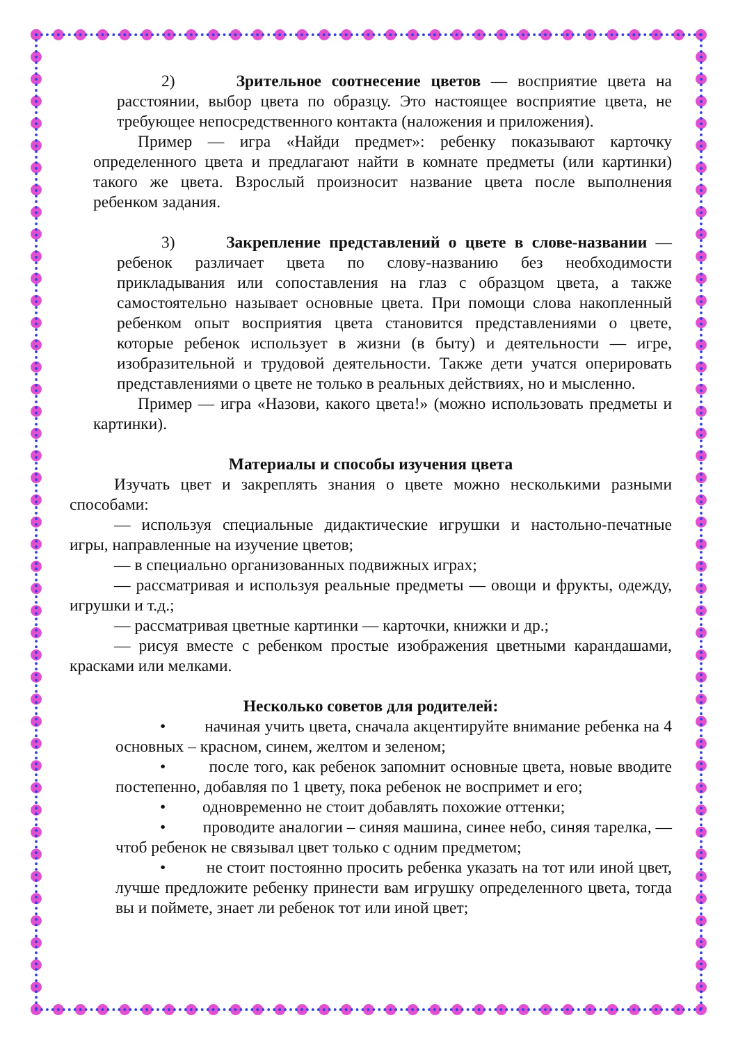2) Зрительное соотнесение цветов — восприятие цвета на расстоянии, выбор цвета по образцу. Это настоящее восприятие цвета, не требующее непосредственного контакта (наложения и приложения).
Пример — игра «Найди предмет»: ребенку показывают карточку определенного цвета и предлагают найти в комнате предметы (или картинки) такого же цвета. Взрослый произносит название цвета после выполнения ребенком задания.
3) Закрепление представлений о цвете в слове-названии — ребенок различает цвета по слову-названию без необходимости прикладывания или сопоставления на глаз с образцом цвета, а также самостоятельно называет основные цвета. При помощи слова накопленный ребенком опыт восприятия цвета становится представлениями о цвете, которые ребенок использует в жизни (в быту) и деятельности — игре, изобразительной и трудовой деятельности. Также дети учатся оперировать представлениями о цвете не только в реальных действиях, но и мысленно.
Пример — игра «Назови, какого цвета!» (можно использовать предметы и картинки).
Материалы и способы изучения цвета
Изучать цвет и закреплять знания о цвете можно несколькими разными способами:
— используя специальные дидактические игрушки и настольно-печатные игры, направленные на изучение цветов;
— в специально организованных подвижных играх;
— рассматривая и используя реальные предметы — овощи и фрукты, одежду, игрушки и т.д.;
— рассматривая цветные картинки — карточки, книжки и др.;
— рисуя вместе с ребенком простые изображения цветными карандашами, красками или мелками.
Несколько советов для родителей:
• начиная учить цвета, сначала акцентируйте внимание ребенка на 4 основных – красном, синем, желтом и зеленом;
• после того, как ребенок запомнит основные цвета, новые вводите постепенно, добавляя по 1 цвету, пока ребенок не воспримет и его;
• одновременно не стоит добавлять похожие оттенки;
• проводите аналогии – синяя машина, синее небо, синяя тарелка, — чтоб ребенок не связывал цвет только с одним предметом;
• не стоит постоянно просить ребенка указать на тот или иной цвет, лучше предложите ребенку принести вам игрушку определенного цвета, тогда вы и поймете, знает ли ребенок тот или иной цвет;